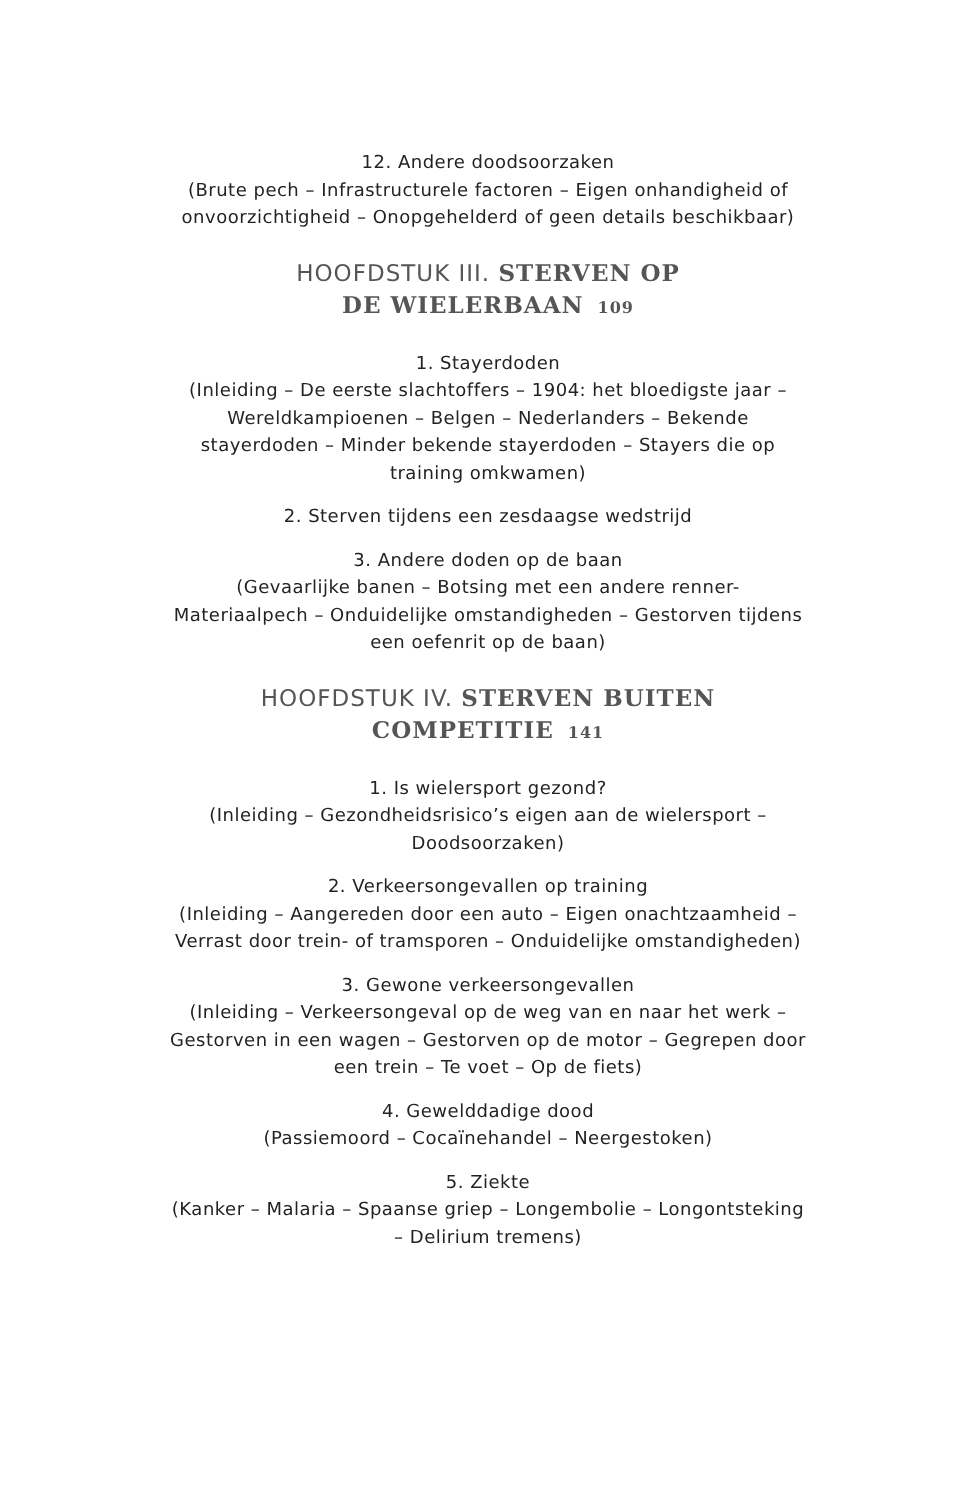12. Andere doodsoorzaken
(Brute pech – Infrastructurele factoren – Eigen onhandigheid of onvoorzichtigheid – Onopgehelderd of geen details beschikbaar)
HOOFDSTUK III. STERVEN OP
DE WIELERBAAN 109
1. Stayerdoden
(Inleiding – De eerste slachtoffers – 1904: het bloedigste jaar – Wereldkampioenen – Belgen – Nederlanders – Bekende stayerdoden – Minder bekende stayerdoden – Stayers die op training omkwamen)
2. Sterven tijdens een zesdaagse wedstrijd
3. Andere doden op de baan
(Gevaarlijke banen – Botsing met een andere renner- Materiaalpech – Onduidelijke omstandigheden – Gestorven tijdens een oefenrit op de baan)
HOOFDSTUK IV. STERVEN BUITEN
COMPETITIE 141
1. Is wielersport gezond?
(Inleiding – Gezondheidsrisico’s eigen aan de wielersport – Doodsoorzaken)
2. Verkeersongevallen op training
(Inleiding – Aangereden door een auto – Eigen onachtzaamheid – Verrast door trein- of tramsporen – Onduidelijke omstandigheden)
3. Gewone verkeersongevallen
(Inleiding – Verkeersongeval op de weg van en naar het werk – Gestorven in een wagen – Gestorven op de motor – Gegrepen door een trein – Te voet – Op de fiets)
4. Gewelddadige dood
(Passiemoord – Cocaïnehandel – Neergestoken)
5. Ziekte
(Kanker – Malaria – Spaanse griep – Longembolie – Longontsteking – Delirium tremens)